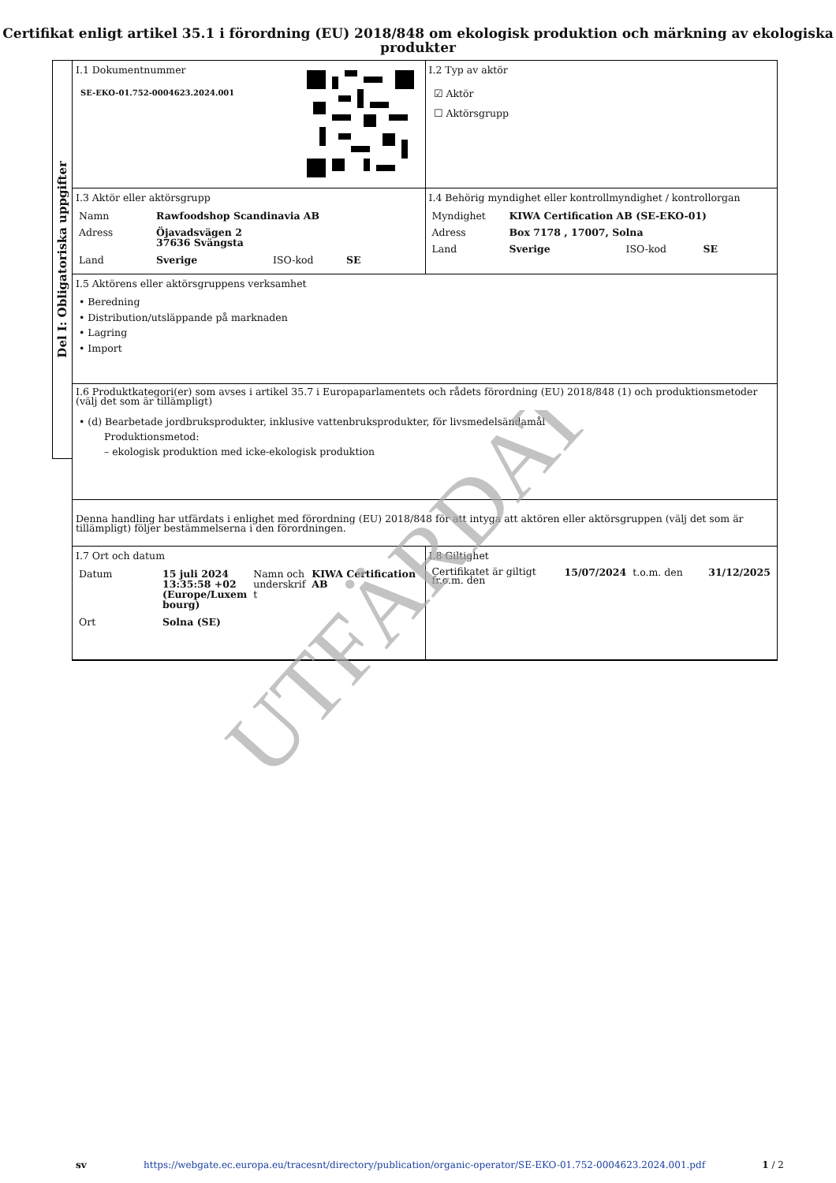Certifikat enligt artikel 35.1 i förordning (EU) 2018/848 om ekologisk produktion och märkning av ekologiska produkter
Del I: Obligatoriska uppgifter
I.1 Dokumentnummer
SE-EKO-01.752-0004623.2024.001
I.2 Typ av aktör
☑ Aktör
☐ Aktörsgrupp
I.3 Aktör eller aktörsgrupp
| Namn | Rawfoodshop Scandinavia AB | | |
| Adress | Öjavadsvägen 2 37636 Svängsta | | |
| Land | Sverige | ISO-kod | SE |
I.4 Behörig myndighet eller kontrollmyndighet / kontrollorgan
| Myndighet | KIWA Certification AB (SE-EKO-01) | | |
| Adress | Box 7178 , 17007, Solna | | |
| Land | Sverige | ISO-kod | SE |
I.5 Aktörens eller aktörsgruppens verksamhet
• Beredning
• Distribution/utsläppande på marknaden
• Lagring
• Import
I.6 Produktkategori(er) som avses i artikel 35.7 i Europaparlamentets och rådets förordning (EU) 2018/848 (1) och produktionsmetoder (välj det som är tillämpligt)
• (d) Bearbetade jordbruksprodukter, inklusive vattenbruksprodukter, för livsmedelsändamål
Produktionsmetod:
– ekologisk produktion med icke-ekologisk produktion
Denna handling har utfärdats i enlighet med förordning (EU) 2018/848 för att intyga att aktören eller aktörsgruppen (välj det som är tillämpligt) följer bestämmelserna i den förordningen.
I.7 Ort och datum
| Datum | 15 juli 2024 13:35:58 +02 (Europe/Luxem bourg) | Namn och underskrif t | KIWA Certification AB |
| Ort | Solna (SE) | | |
I.8 Giltighet
| Certifikatet är giltigt fr.o.m. den | 15/07/2024 | t.o.m. den | 31/12/2025 |
sv https://webgate.ec.europa.eu/tracesnt/directory/publication/organic-operator/SE-EKO-01.752-0004623.2024.001.pdf 1 / 2
UTFÄRDAT